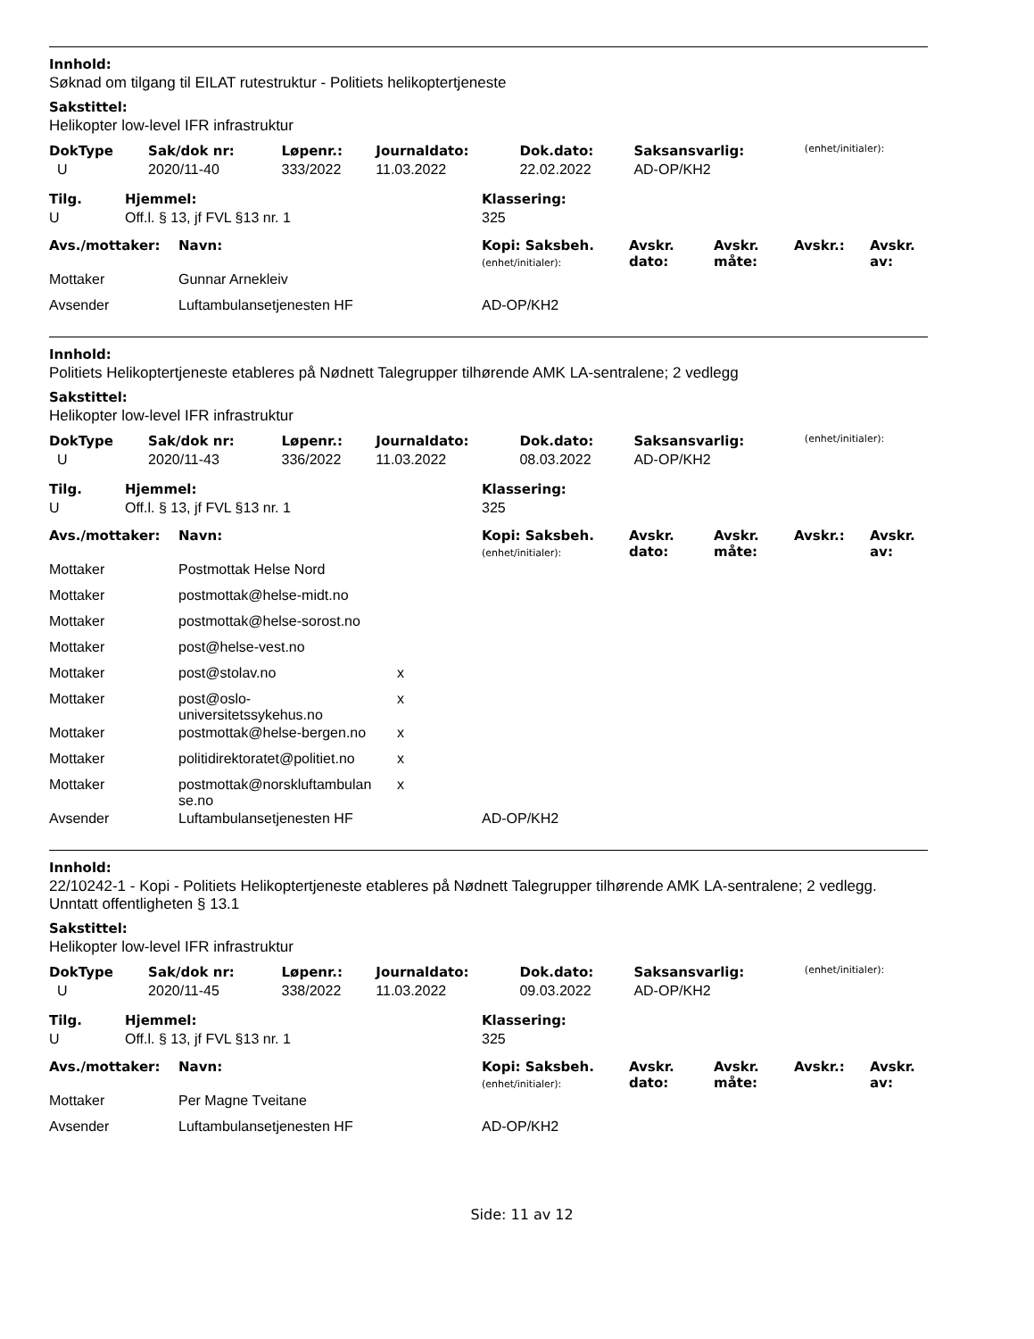Innhold:
Søknad om tilgang til EILAT rutestruktur - Politiets helikoptertjeneste
Sakstittel:
Helikopter low-level IFR infrastruktur
| DokType | Sak/dok nr: | Løpenr.: | Journaldato: | Dok.dato: | Saksansvarlig: | (enhet/initialer): |
| --- | --- | --- | --- | --- | --- | --- |
| U | 2020/11-40 | 333/2022 | 11.03.2022 | 22.02.2022 | AD-OP/KH2 | |
| Tilg. | Hjemmel: | Klassering: |
| --- | --- | --- |
| U | Off.l. § 13, jf FVL §13 nr. 1 | 325 |
| Avs./mottaker: | Navn: | | Kopi: Saksbeh. (enhet/initialer): | Avskr. dato: | Avskr. måte: | Avskr.: | Avskr. av: |
| --- | --- | --- | --- | --- | --- | --- | --- |
| Mottaker | Gunnar Arnekleiv | | | | | | |
| Avsender | Luftambulansetjenesten HF | | AD-OP/KH2 | | | | |
Innhold:
Politiets Helikoptertjeneste etableres på Nødnett Talegrupper tilhørende AMK LA-sentralene; 2 vedlegg
Sakstittel:
Helikopter low-level IFR infrastruktur
| DokType | Sak/dok nr: | Løpenr.: | Journaldato: | Dok.dato: | Saksansvarlig: | (enhet/initialer): |
| --- | --- | --- | --- | --- | --- | --- |
| U | 2020/11-43 | 336/2022 | 11.03.2022 | 08.03.2022 | AD-OP/KH2 | |
| Tilg. | Hjemmel: | Klassering: |
| --- | --- | --- |
| U | Off.l. § 13, jf FVL §13 nr. 1 | 325 |
| Avs./mottaker: | Navn: | | Kopi: Saksbeh. (enhet/initialer): | Avskr. dato: | Avskr. måte: | Avskr.: | Avskr. av: |
| --- | --- | --- | --- | --- | --- | --- | --- |
| Mottaker | Postmottak Helse Nord | | | | | | |
| Mottaker | postmottak@helse-midt.no | | | | | | |
| Mottaker | postmottak@helse-sorost.no | | | | | | |
| Mottaker | post@helse-vest.no | | | | | | |
| Mottaker | post@stolav.no | x | | | | | |
| Mottaker | post@oslo- universitetssykehus.no | x | | | | | |
| Mottaker | postmottak@helse-bergen.no | x | | | | | |
| Mottaker | politidirektoratet@politiet.no | x | | | | | |
| Mottaker | postmottak@norskluftambulan se.no | x | | | | | |
| Avsender | Luftambulansetjenesten HF | | AD-OP/KH2 | | | | |
Innhold:
22/10242-1 - Kopi - Politiets Helikoptertjeneste etableres på Nødnett Talegrupper tilhørende AMK LA-sentralene; 2 vedlegg. Unntatt offentligheten § 13.1
Sakstittel:
Helikopter low-level IFR infrastruktur
| DokType | Sak/dok nr: | Løpenr.: | Journaldato: | Dok.dato: | Saksansvarlig: | (enhet/initialer): |
| --- | --- | --- | --- | --- | --- | --- |
| U | 2020/11-45 | 338/2022 | 11.03.2022 | 09.03.2022 | AD-OP/KH2 | |
| Tilg. | Hjemmel: | Klassering: |
| --- | --- | --- |
| U | Off.l. § 13, jf FVL §13 nr. 1 | 325 |
| Avs./mottaker: | Navn: | | Kopi: Saksbeh. (enhet/initialer): | Avskr. dato: | Avskr. måte: | Avskr.: | Avskr. av: |
| --- | --- | --- | --- | --- | --- | --- | --- |
| Mottaker | Per Magne Tveitane | | | | | | |
| Avsender | Luftambulansetjenesten HF | | AD-OP/KH2 | | | | |
Side: 11 av 12